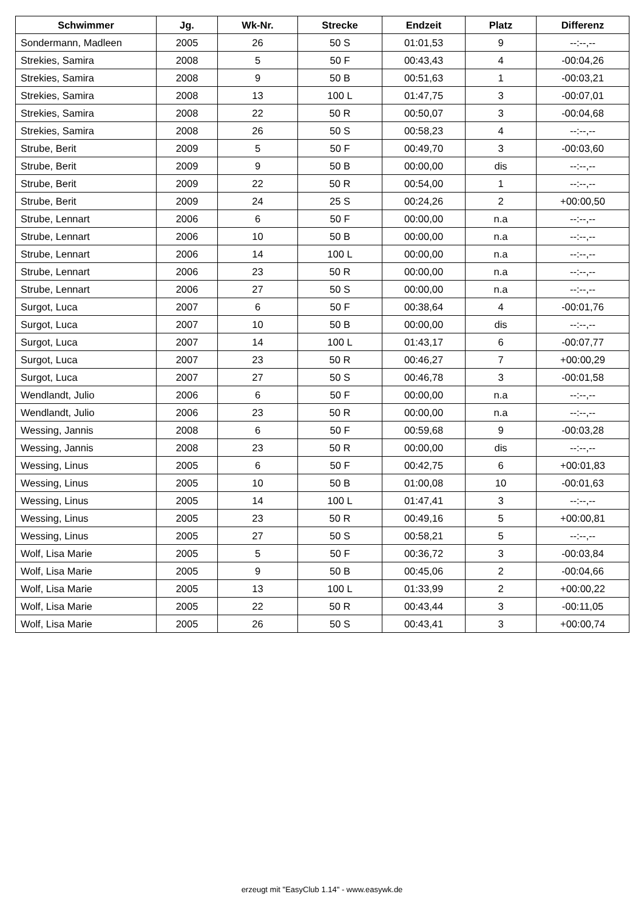| Schwimmer | Jg. | Wk-Nr. | Strecke | Endzeit | Platz | Differenz |
| --- | --- | --- | --- | --- | --- | --- |
| Sondermann, Madleen | 2005 | 26 | 50 S | 01:01,53 | 9 | --:--,-- |
| Strekies, Samira | 2008 | 5 | 50 F | 00:43,43 | 4 | -00:04,26 |
| Strekies, Samira | 2008 | 9 | 50 B | 00:51,63 | 1 | -00:03,21 |
| Strekies, Samira | 2008 | 13 | 100 L | 01:47,75 | 3 | -00:07,01 |
| Strekies, Samira | 2008 | 22 | 50 R | 00:50,07 | 3 | -00:04,68 |
| Strekies, Samira | 2008 | 26 | 50 S | 00:58,23 | 4 | --:--,-- |
| Strube, Berit | 2009 | 5 | 50 F | 00:49,70 | 3 | -00:03,60 |
| Strube, Berit | 2009 | 9 | 50 B | 00:00,00 | dis | --:--,-- |
| Strube, Berit | 2009 | 22 | 50 R | 00:54,00 | 1 | --:--,-- |
| Strube, Berit | 2009 | 24 | 25 S | 00:24,26 | 2 | +00:00,50 |
| Strube, Lennart | 2006 | 6 | 50 F | 00:00,00 | n.a | --:--,-- |
| Strube, Lennart | 2006 | 10 | 50 B | 00:00,00 | n.a | --:--,-- |
| Strube, Lennart | 2006 | 14 | 100 L | 00:00,00 | n.a | --:--,-- |
| Strube, Lennart | 2006 | 23 | 50 R | 00:00,00 | n.a | --:--,-- |
| Strube, Lennart | 2006 | 27 | 50 S | 00:00,00 | n.a | --:--,-- |
| Surgot, Luca | 2007 | 6 | 50 F | 00:38,64 | 4 | -00:01,76 |
| Surgot, Luca | 2007 | 10 | 50 B | 00:00,00 | dis | --:--,-- |
| Surgot, Luca | 2007 | 14 | 100 L | 01:43,17 | 6 | -00:07,77 |
| Surgot, Luca | 2007 | 23 | 50 R | 00:46,27 | 7 | +00:00,29 |
| Surgot, Luca | 2007 | 27 | 50 S | 00:46,78 | 3 | -00:01,58 |
| Wendlandt, Julio | 2006 | 6 | 50 F | 00:00,00 | n.a | --:--,-- |
| Wendlandt, Julio | 2006 | 23 | 50 R | 00:00,00 | n.a | --:--,-- |
| Wessing, Jannis | 2008 | 6 | 50 F | 00:59,68 | 9 | -00:03,28 |
| Wessing, Jannis | 2008 | 23 | 50 R | 00:00,00 | dis | --:--,-- |
| Wessing, Linus | 2005 | 6 | 50 F | 00:42,75 | 6 | +00:01,83 |
| Wessing, Linus | 2005 | 10 | 50 B | 01:00,08 | 10 | -00:01,63 |
| Wessing, Linus | 2005 | 14 | 100 L | 01:47,41 | 3 | --:--,-- |
| Wessing, Linus | 2005 | 23 | 50 R | 00:49,16 | 5 | +00:00,81 |
| Wessing, Linus | 2005 | 27 | 50 S | 00:58,21 | 5 | --:--,-- |
| Wolf, Lisa Marie | 2005 | 5 | 50 F | 00:36,72 | 3 | -00:03,84 |
| Wolf, Lisa Marie | 2005 | 9 | 50 B | 00:45,06 | 2 | -00:04,66 |
| Wolf, Lisa Marie | 2005 | 13 | 100 L | 01:33,99 | 2 | +00:00,22 |
| Wolf, Lisa Marie | 2005 | 22 | 50 R | 00:43,44 | 3 | -00:11,05 |
| Wolf, Lisa Marie | 2005 | 26 | 50 S | 00:43,41 | 3 | +00:00,74 |
erzeugt mit "EasyClub 1.14" - www.easywk.de